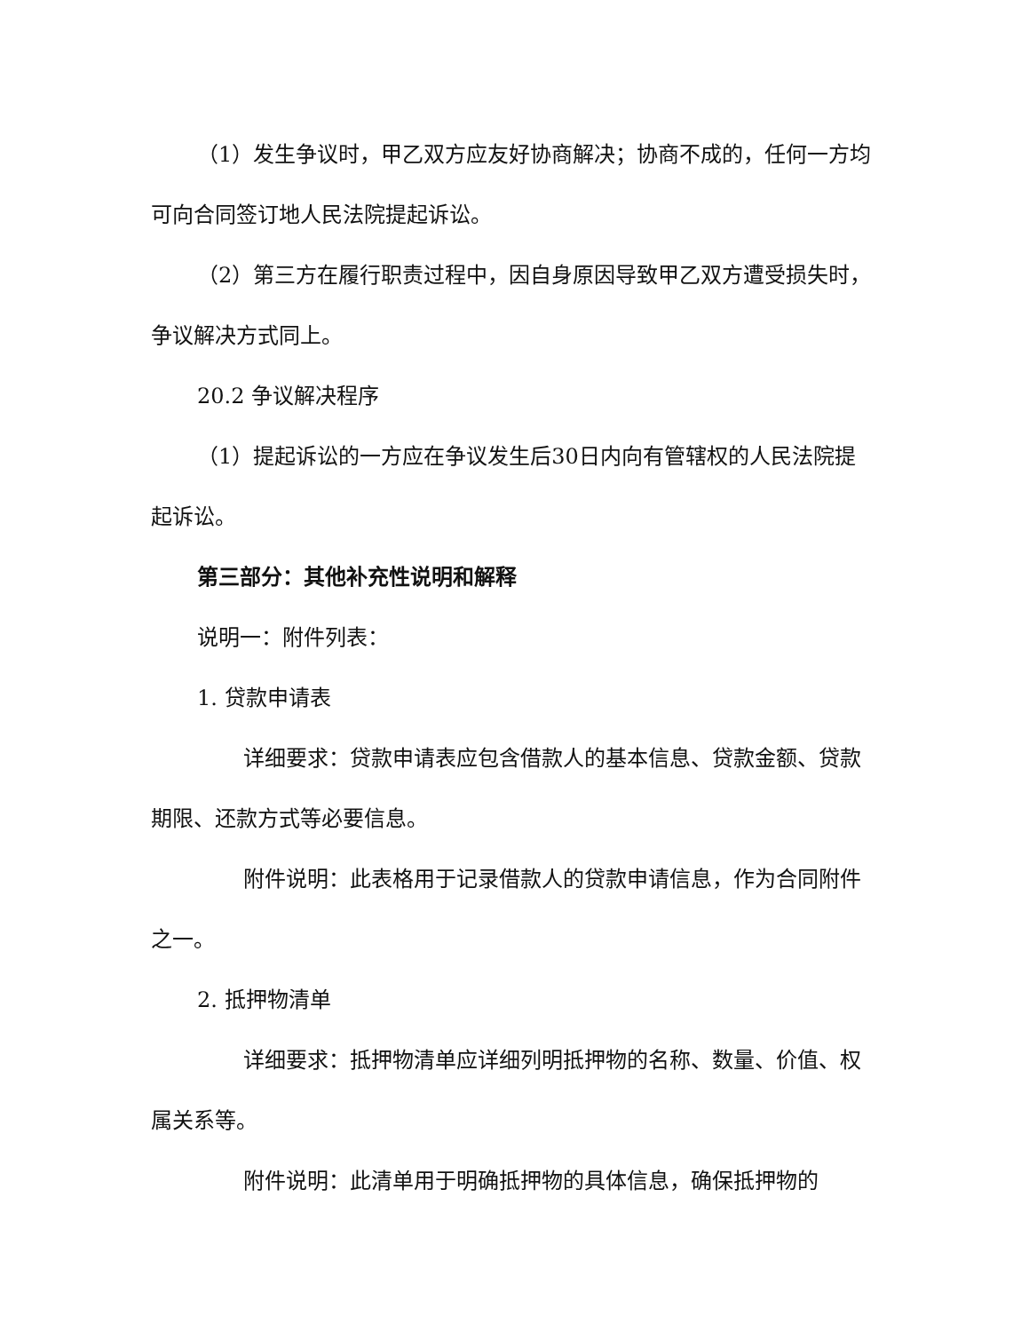（1）发生争议时，甲乙双方应友好协商解决；协商不成的，任何一方均可向合同签订地人民法院提起诉讼。
（2）第三方在履行职责过程中，因自身原因导致甲乙双方遭受损失时，争议解决方式同上。
20.2 争议解决程序
（1）提起诉讼的一方应在争议发生后30日内向有管辖权的人民法院提起诉讼。
第三部分：其他补充性说明和解释
说明一：附件列表：
1. 贷款申请表
详细要求：贷款申请表应包含借款人的基本信息、贷款金额、贷款期限、还款方式等必要信息。
附件说明：此表格用于记录借款人的贷款申请信息，作为合同附件之一。
2. 抵押物清单
详细要求：抵押物清单应详细列明抵押物的名称、数量、价值、权属关系等。
附件说明：此清单用于明确抵押物的具体信息，确保抵押物的